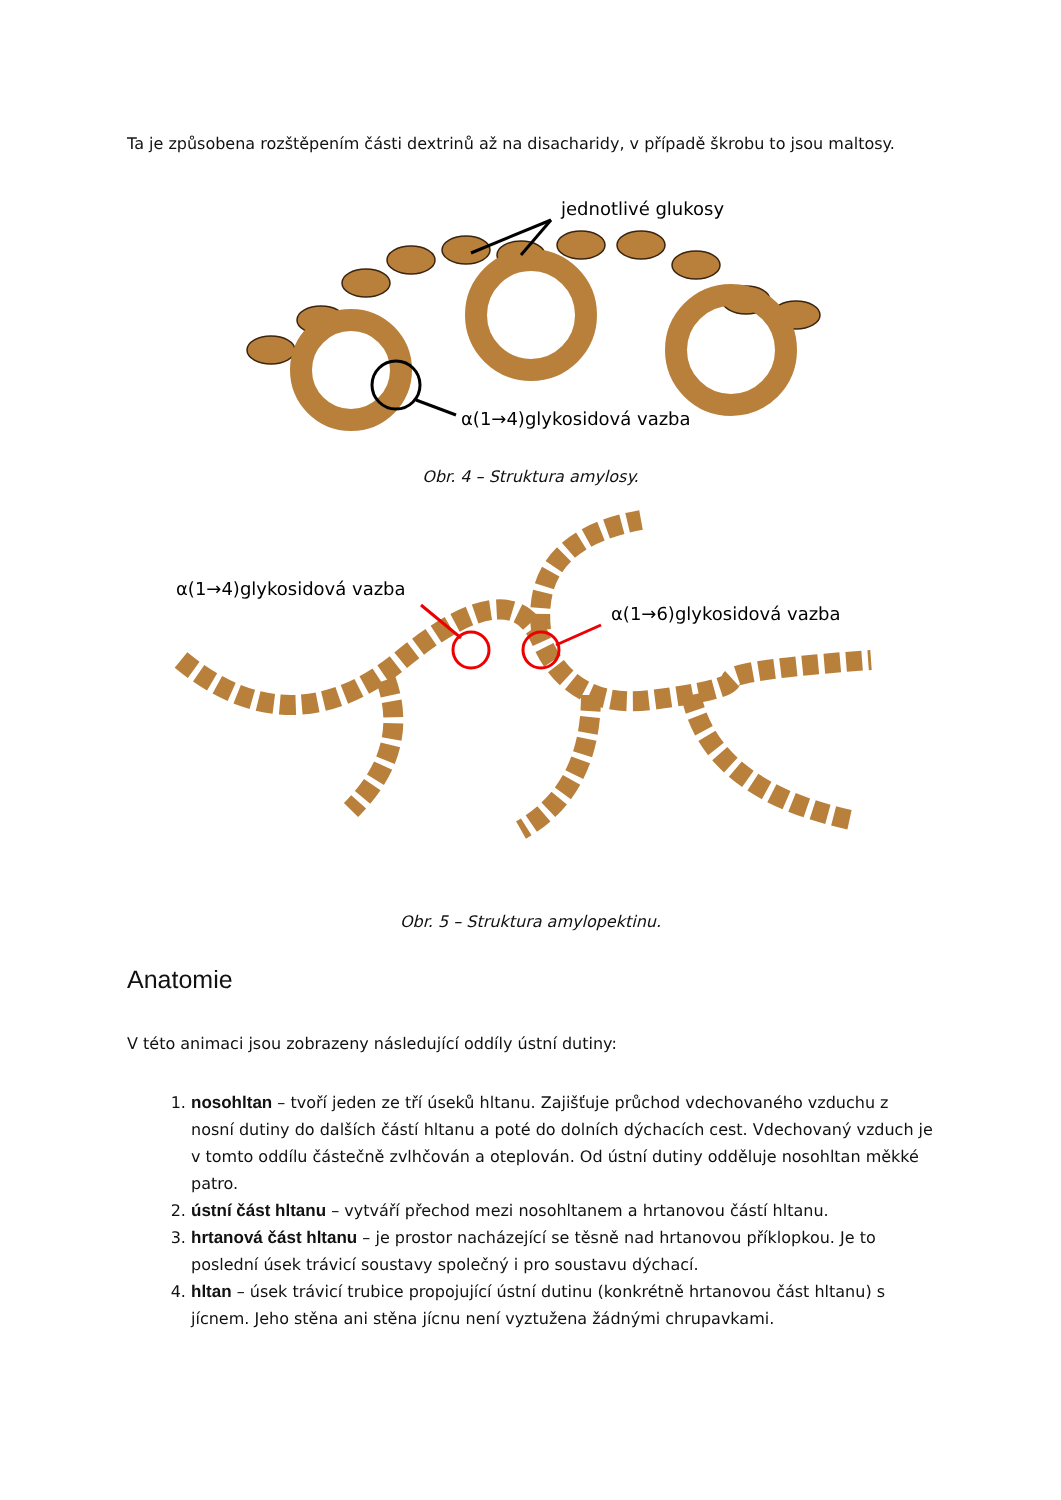Ta je způsobena rozštěpením části dextrinů až na disacharidy, v případě škrobu to jsou maltosy.
jednotlivé glukosy
α(1→4)glykosidová vazba
Obr. 4 – Struktura amylosy.
α(1→4)glykosidová vazba
α(1→6)glykosidová vazba
Obr. 5 – Struktura amylopektinu.
Anatomie
V této animaci jsou zobrazeny následující oddíly ústní dutiny:
1. nosohltan – tvoří jeden ze tří úseků hltanu. Zajišťuje průchod vdechovaného vzduchu z nosní dutiny do dalších částí hltanu a poté do dolních dýchacích cest. Vdechovaný vzduch je v tomto oddílu částečně zvlhčován a oteplován. Od ústní dutiny odděluje nosohltan měkké patro.
2. ústní část hltanu – vytváří přechod mezi nosohltanem a hrtanovou částí hltanu.
3. hrtanová část hltanu – je prostor nacházející se těsně nad hrtanovou příklopkou. Je to poslední úsek trávicí soustavy společný i pro soustavu dýchací.
4. hltan – úsek trávicí trubice propojující ústní dutinu (konkrétně hrtanovou část hltanu) s jícnem. Jeho stěna ani stěna jícnu není vyztužena žádnými chrupavkami.